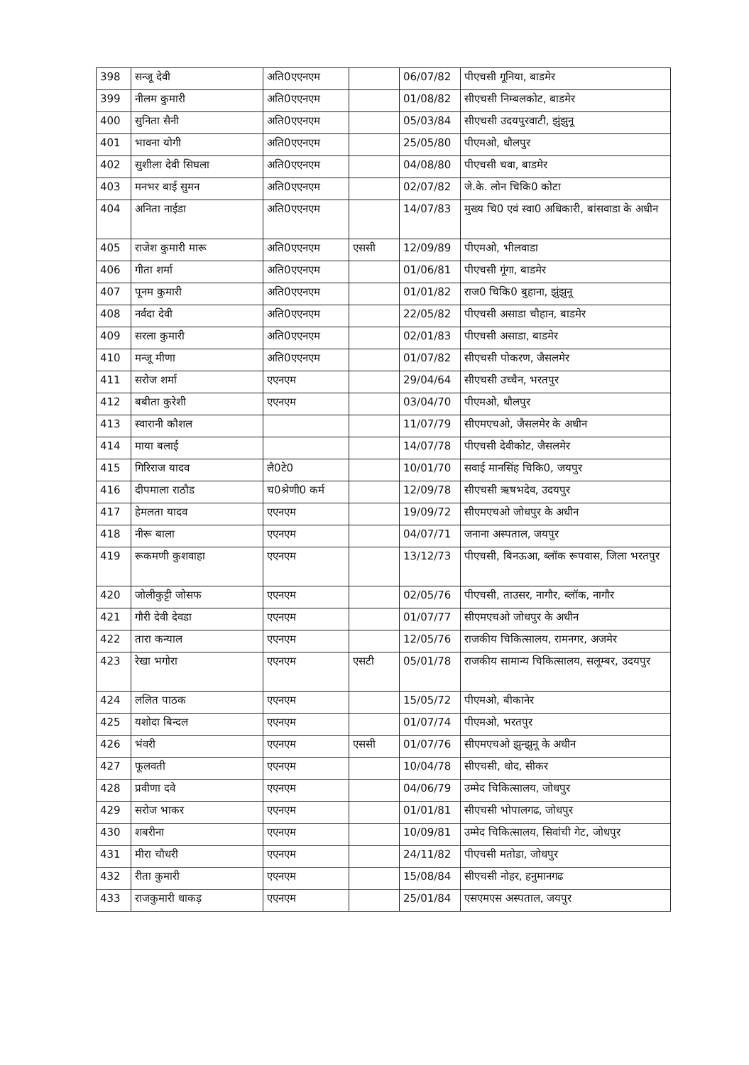| 398 | सन्जू देवी | अति0एएनएम | | 06/07/82 | पीएचसी गूनिया, बाडमेर |
| 399 | नीलम कुमारी | अति0एएनएम | | 01/08/82 | सीएचसी निम्बलकोट, बाडमेर |
| 400 | सुनिता सैनी | अति0एएनएम | | 05/03/84 | सीएचसी उदयपुरवाटी, झुंझुनू |
| 401 | भावना योगी | अति0एएनएम | | 25/05/80 | पीएमओ, धौलपुर |
| 402 | सुशीला देवी सिघला | अति0एएनएम | | 04/08/80 | पीएचसी चवा, बाडमेर |
| 403 | मनभर बाई सुमन | अति0एएनएम | | 02/07/82 | जे.के. लोन चिकि0 कोटा |
| 404 | अनिता नाईडा | अति0एएनएम | | 14/07/83 | मुख्य चि0 एवं स्वा0 अधिकारी, बांसवाडा के अधीन |
| 405 | राजेश कुमारी मारू | अति0एएनएम | एससी | 12/09/89 | पीएमओ, भीलवाडा |
| 406 | गीता शर्मा | अति0एएनएम | | 01/06/81 | पीएचसी गूंगा, बाडमेर |
| 407 | पूनम कुमारी | अति0एएनएम | | 01/01/82 | राज0 चिकि0 बुहाना, झुंझुनू |
| 408 | नर्वदा देवी | अति0एएनएम | | 22/05/82 | पीएचसी असाडा चौहान, बाडमेर |
| 409 | सरला कुमारी | अति0एएनएम | | 02/01/83 | पीएचसी असाडा, बाडमेर |
| 410 | मन्जू मीणा | अति0एएनएम | | 01/07/82 | सीएचसी पोकरण, जैसलमेर |
| 411 | सरोज शर्मा | एएनएम | | 29/04/64 | सीएचसी उच्चैन, भरतपुर |
| 412 | बबीता कुरेशी | एएनएम | | 03/04/70 | पीएमओ, धौलपुर |
| 413 | स्वारानी कौशल | | | 11/07/79 | सीएमएचओ, जैसलमेर के अधीन |
| 414 | माया बलाई | | | 14/07/78 | पीएचसी देवीकोट, जैसलमेर |
| 415 | गिरिराज यादव | लै0टे0 | | 10/01/70 | सवाई मानसिंह चिकि0, जयपुर |
| 416 | दीपमाला राठौड | च0श्रेणी0 कर्म | | 12/09/78 | सीएचसी ऋषभदेव, उदयपुर |
| 417 | हेमलता यादव | एएनएम | | 19/09/72 | सीएमएचओ जोधपुर के अधीन |
| 418 | नीरू बाला | एएनएम | | 04/07/71 | जनाना अस्पताल, जयपुर |
| 419 | रूकमणी कुशवाहा | एएनएम | | 13/12/73 | पीएचसी, बिनऊआ, ब्लॉक रूपवास, जिला भरतपुर |
| 420 | जोलीकुट्टी जोसफ | एएनएम | | 02/05/76 | पीएचसी, ताउसर, नागौर, ब्लॉक, नागौर |
| 421 | गौरी देवी देवडा | एएनएम | | 01/07/77 | सीएमएचओ जोधपुर के अधीन |
| 422 | तारा कन्याल | एएनएम | | 12/05/76 | राजकीय चिकित्सालय, रामनगर, अजमेर |
| 423 | रेखा भगोरा | एएनएम | एसटी | 05/01/78 | राजकीय सामान्य चिकित्सालय, सलूम्बर, उदयपुर |
| 424 | ललित पाठक | एएनएम | | 15/05/72 | पीएमओ, बीकानेर |
| 425 | यशोदा बिन्दल | एएनएम | | 01/07/74 | पीएमओ, भरतपुर |
| 426 | भंवरी | एएनएम | एससी | 01/07/76 | सीएमएचओ झुन्झुनू के अधीन |
| 427 | फूलवती | एएनएम | | 10/04/78 | सीएचसी, धोद, सीकर |
| 428 | प्रवीणा दवे | एएनएम | | 04/06/79 | उम्मेद चिकित्सालय, जोधपुर |
| 429 | सरोज भाकर | एएनएम | | 01/01/81 | सीएचसी भोपालगढ, जोधपुर |
| 430 | शबरीना | एएनएम | | 10/09/81 | उम्मेद चिकित्सालय, सिवांची गेट, जोधपुर |
| 431 | मीरा चौधरी | एएनएम | | 24/11/82 | पीएचसी मतोडा, जोधपुर |
| 432 | रीता कुमारी | एएनएम | | 15/08/84 | सीएचसी नोहर, हनुमानगढ |
| 433 | राजकुमारी धाकड़ | एएनएम | | 25/01/84 | एसएमएस अस्पताल, जयपुर |